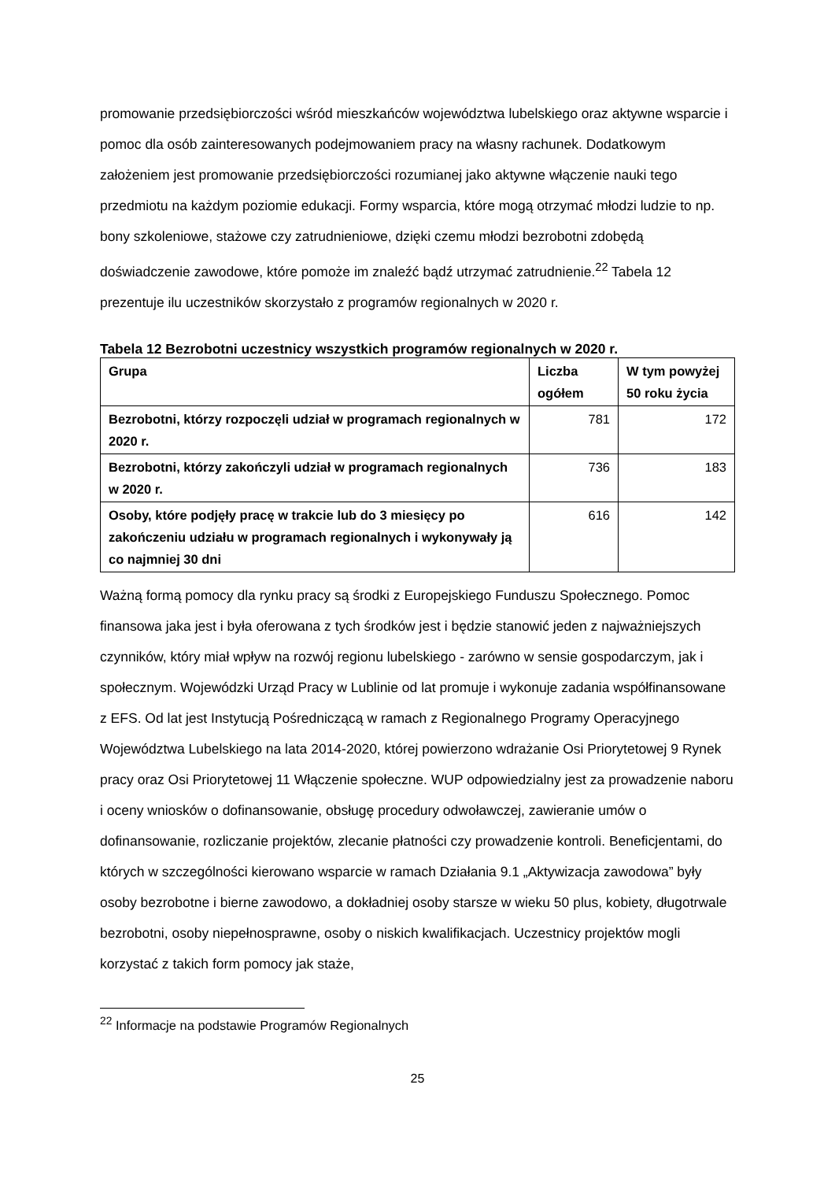promowanie przedsiębiorczości wśród mieszkańców województwa lubelskiego oraz aktywne wsparcie i pomoc dla osób zainteresowanych podejmowaniem pracy na własny rachunek. Dodatkowym założeniem jest promowanie przedsiębiorczości rozumianej jako aktywne włączenie nauki tego przedmiotu na każdym poziomie edukacji. Formy wsparcia, które mogą otrzymać młodzi ludzie to np. bony szkoleniowe, stażowe czy zatrudnieniowe, dzięki czemu młodzi bezrobotni zdobędą doświadczenie zawodowe, które pomoże im znaleźć bądź utrzymać zatrudnienie.<sup>22</sup> Tabela 12 prezentuje ilu uczestników skorzystało z programów regionalnych w 2020 r.
Tabela 12 Bezrobotni uczestnicy wszystkich programów regionalnych w 2020 r.
| Grupa | Liczba ogółem | W tym powyżej 50 roku życia |
| --- | --- | --- |
| Bezrobotni, którzy rozpoczęli udział w programach regionalnych w 2020 r. | 781 | 172 |
| Bezrobotni, którzy zakończyli udział w programach regionalnych w 2020 r. | 736 | 183 |
| Osoby, które podjęły pracę w trakcie lub do 3 miesięcy po zakończeniu udziału w programach regionalnych i wykonywały ją co najmniej 30 dni | 616 | 142 |
Ważną formą pomocy dla rynku pracy są środki z Europejskiego Funduszu Społecznego. Pomoc finansowa jaka jest i była oferowana z tych środków jest i będzie stanowić jeden z najważniejszych czynników, który miał wpływ na rozwój regionu lubelskiego - zarówno w sensie gospodarczym, jak i społecznym. Wojewódzki Urząd Pracy w Lublinie od lat promuje i wykonuje zadania współfinansowane z EFS. Od lat jest Instytucją Pośredniczącą w ramach z Regionalnego Programy Operacyjnego Województwa Lubelskiego na lata 2014-2020, której powierzono wdrażanie Osi Priorytetowej 9 Rynek pracy oraz Osi Priorytetowej 11 Włączenie społeczne. WUP odpowiedzialny jest za prowadzenie naboru i oceny wniosków o dofinansowanie, obsługę procedury odwoławczej, zawieranie umów o dofinansowanie, rozliczanie projektów, zlecanie płatności czy prowadzenie kontroli. Beneficjentami, do których w szczególności kierowano wsparcie w ramach Działania 9.1 „Aktywizacja zawodowa” były osoby bezrobotne i bierne zawodowo, a dokładniej osoby starsze w wieku 50 plus, kobiety, długotrwale bezrobotni, osoby niepełnosprawne, osoby o niskich kwalifikacjach. Uczestnicy projektów mogli korzystać z takich form pomocy jak staże,
<sup>22</sup> Informacje na podstawie Programów Regionalnych
25